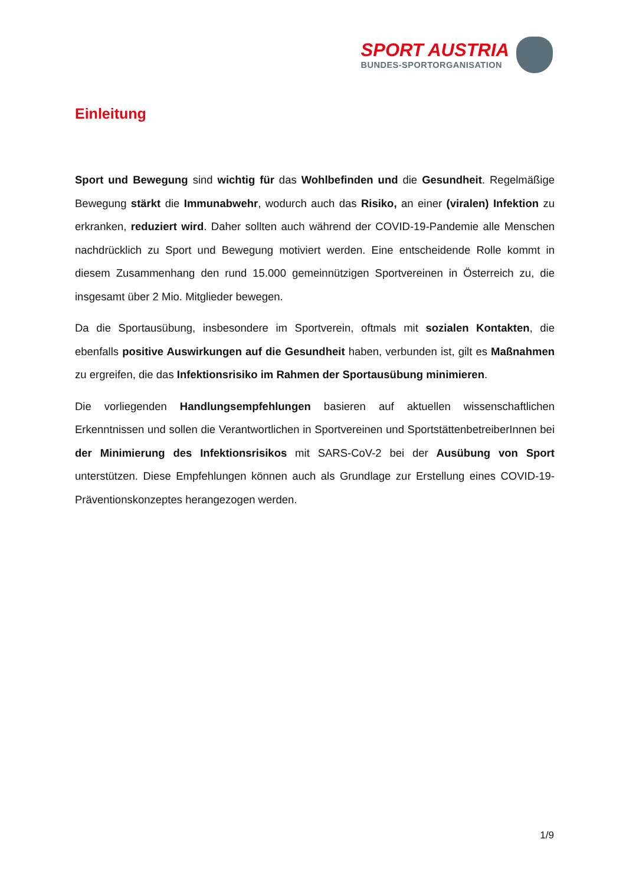SPORT AUSTRIA
BUNDES-SPORTORGANISATION
Einleitung
Sport und Bewegung sind wichtig für das Wohlbefinden und die Gesundheit. Regelmäßige Bewegung stärkt die Immunabwehr, wodurch auch das Risiko, an einer (viralen) Infektion zu erkranken, reduziert wird. Daher sollten auch während der COVID-19-Pandemie alle Menschen nachdrücklich zu Sport und Bewegung motiviert werden. Eine entscheidende Rolle kommt in diesem Zusammenhang den rund 15.000 gemeinnützigen Sportvereinen in Österreich zu, die insgesamt über 2 Mio. Mitglieder bewegen.
Da die Sportausübung, insbesondere im Sportverein, oftmals mit sozialen Kontakten, die ebenfalls positive Auswirkungen auf die Gesundheit haben, verbunden ist, gilt es Maßnahmen zu ergreifen, die das Infektionsrisiko im Rahmen der Sportausübung minimieren.
Die vorliegenden Handlungsempfehlungen basieren auf aktuellen wissenschaftlichen Erkenntnissen und sollen die Verantwortlichen in Sportvereinen und SportstättenbetreiberInnen bei der Minimierung des Infektionsrisikos mit SARS-CoV-2 bei der Ausübung von Sport unterstützen. Diese Empfehlungen können auch als Grundlage zur Erstellung eines COVID-19-Präventionskonzeptes herangezogen werden.
1/9